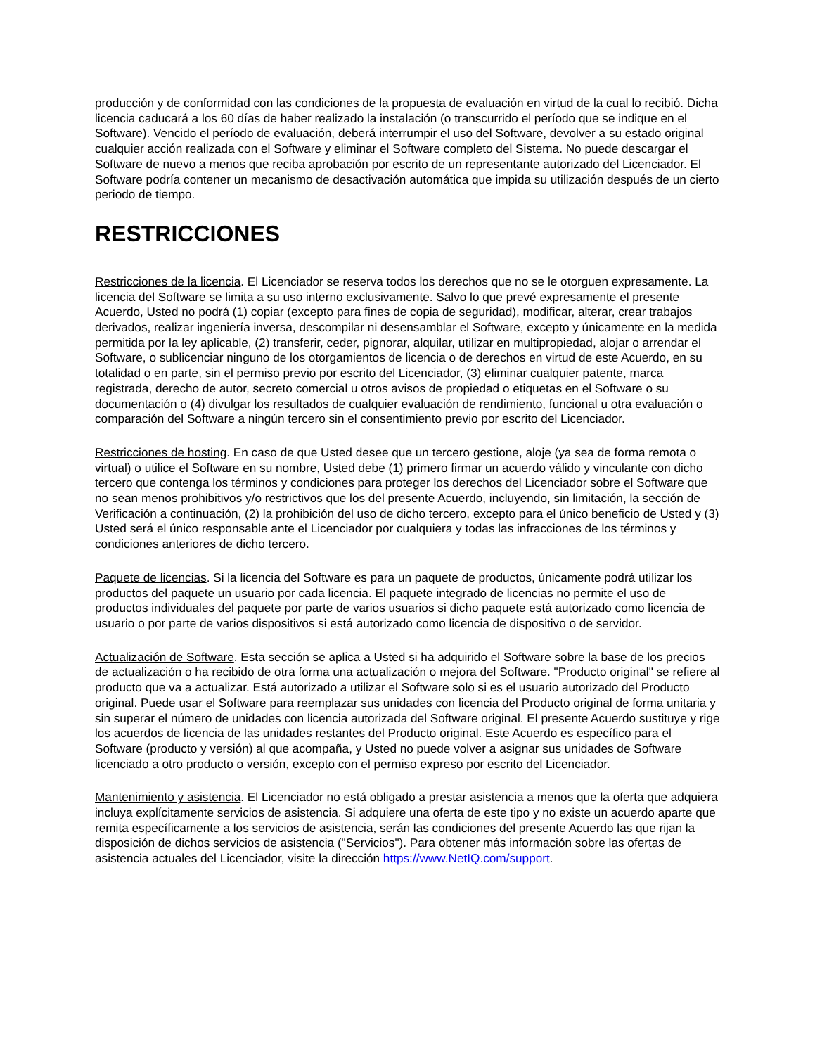producción y de conformidad con las condiciones de la propuesta de evaluación en virtud de la cual lo recibió. Dicha licencia caducará a los 60 días de haber realizado la instalación (o transcurrido el período que se indique en el Software). Vencido el período de evaluación, deberá interrumpir el uso del Software, devolver a su estado original cualquier acción realizada con el Software y eliminar el Software completo del Sistema. No puede descargar el Software de nuevo a menos que reciba aprobación por escrito de un representante autorizado del Licenciador. El Software podría contener un mecanismo de desactivación automática que impida su utilización después de un cierto periodo de tiempo.
RESTRICCIONES
Restricciones de la licencia. El Licenciador se reserva todos los derechos que no se le otorguen expresamente. La licencia del Software se limita a su uso interno exclusivamente. Salvo lo que prevé expresamente el presente Acuerdo, Usted no podrá (1) copiar (excepto para fines de copia de seguridad), modificar, alterar, crear trabajos derivados, realizar ingeniería inversa, descompilar ni desensamblar el Software, excepto y únicamente en la medida permitida por la ley aplicable, (2) transferir, ceder, pignorar, alquilar, utilizar en multipropiedad, alojar o arrendar el Software, o sublicenciar ninguno de los otorgamientos de licencia o de derechos en virtud de este Acuerdo, en su totalidad o en parte, sin el permiso previo por escrito del Licenciador, (3) eliminar cualquier patente, marca registrada, derecho de autor, secreto comercial u otros avisos de propiedad o etiquetas en el Software o su documentación o (4) divulgar los resultados de cualquier evaluación de rendimiento, funcional u otra evaluación o comparación del Software a ningún tercero sin el consentimiento previo por escrito del Licenciador.
Restricciones de hosting. En caso de que Usted desee que un tercero gestione, aloje (ya sea de forma remota o virtual) o utilice el Software en su nombre, Usted debe (1) primero firmar un acuerdo válido y vinculante con dicho tercero que contenga los términos y condiciones para proteger los derechos del Licenciador sobre el Software que no sean menos prohibitivos y/o restrictivos que los del presente Acuerdo, incluyendo, sin limitación, la sección de Verificación a continuación, (2) la prohibición del uso de dicho tercero, excepto para el único beneficio de Usted y (3) Usted será el único responsable ante el Licenciador por cualquiera y todas las infracciones de los términos y condiciones anteriores de dicho tercero.
Paquete de licencias. Si la licencia del Software es para un paquete de productos, únicamente podrá utilizar los productos del paquete un usuario por cada licencia. El paquete integrado de licencias no permite el uso de productos individuales del paquete por parte de varios usuarios si dicho paquete está autorizado como licencia de usuario o por parte de varios dispositivos si está autorizado como licencia de dispositivo o de servidor.
Actualización de Software. Esta sección se aplica a Usted si ha adquirido el Software sobre la base de los precios de actualización o ha recibido de otra forma una actualización o mejora del Software. "Producto original" se refiere al producto que va a actualizar. Está autorizado a utilizar el Software solo si es el usuario autorizado del Producto original. Puede usar el Software para reemplazar sus unidades con licencia del Producto original de forma unitaria y sin superar el número de unidades con licencia autorizada del Software original. El presente Acuerdo sustituye y rige los acuerdos de licencia de las unidades restantes del Producto original. Este Acuerdo es específico para el Software (producto y versión) al que acompaña, y Usted no puede volver a asignar sus unidades de Software licenciado a otro producto o versión, excepto con el permiso expreso por escrito del Licenciador.
Mantenimiento y asistencia. El Licenciador no está obligado a prestar asistencia a menos que la oferta que adquiera incluya explícitamente servicios de asistencia. Si adquiere una oferta de este tipo y no existe un acuerdo aparte que remita específicamente a los servicios de asistencia, serán las condiciones del presente Acuerdo las que rijan la disposición de dichos servicios de asistencia ("Servicios"). Para obtener más información sobre las ofertas de asistencia actuales del Licenciador, visite la dirección https://www.NetIQ.com/support.